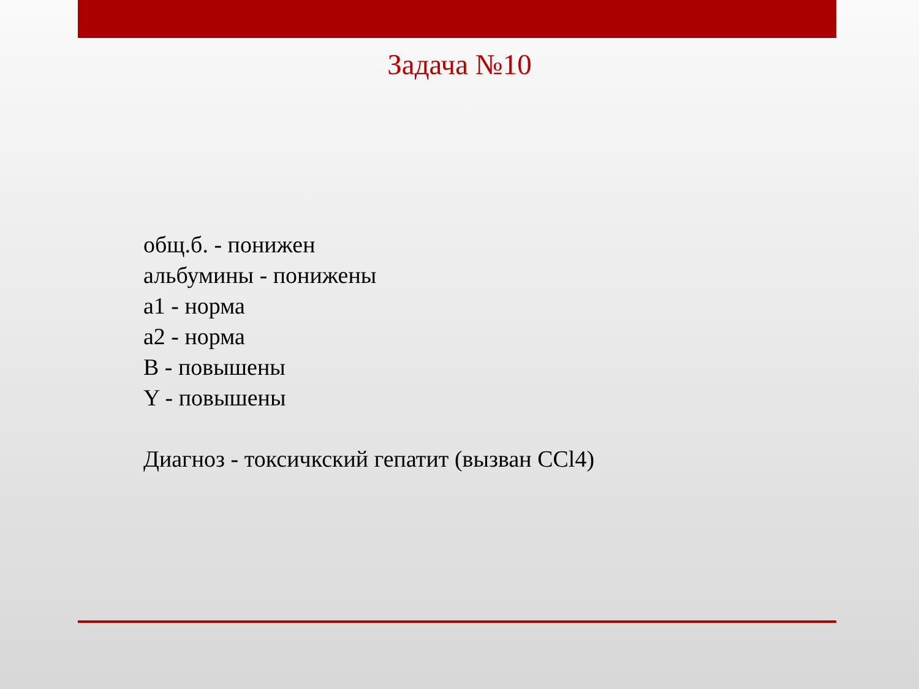Задача №10
общ.б. - понижен
альбумины - понижены
a1 - норма
a2 - норма
B - повышены
Y - повышены
Диагноз - токсичкский гепатит (вызван CCl4)